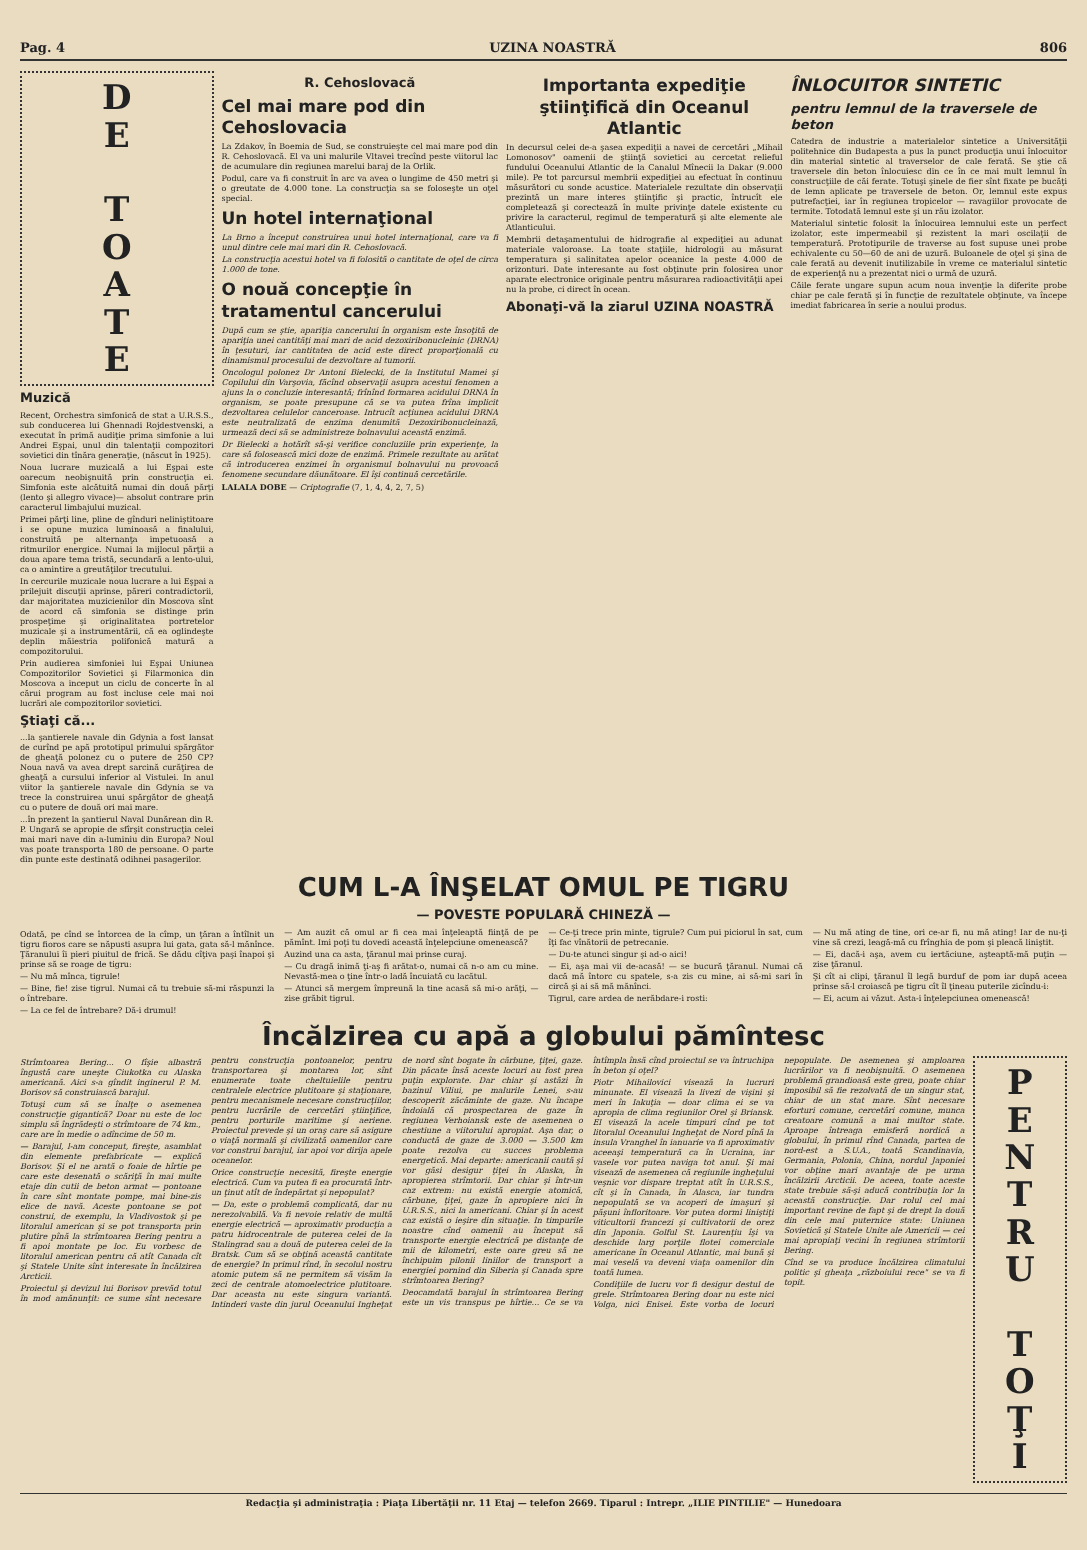Pag. 4 UZINA NOASTRĂ 806
D
E
T
O
A
T
E
Muzică
Recent, Orchestra simfonică de stat a U.R.S.S., sub conducerea lui Ghennadi Rojdestvenski, a executat în primă audiţie prima simfonie a lui Andrei Eşpai, unul din talentaţii compozitori sovietici din tînăra generaţie, (născut în 1925).
Noua lucrare muzicală a lui Eşpai este oarecum neobişnuită prin construcţia ei. Simfonia este alcătuită numai din două părţi (lento şi allegro vivace)— absolut contrare prin caracterul limbajului muzical.
Primei părţi line, pline de gînduri neliniştitoare i se opune muzica luminoasă a finalului, construită pe alternanţa impetuoasă a ritmurilor energice. Numai la mijlocul părţii a doua apare tema tristă, secundară a lento-ului, ca o amintire a greutăţilor trecutului.
In cercurile muzicale noua lucrare a lui Eşpai a prilejuit discuţii aprinse, păreri contradictorii, dar majoritatea muzicienilor din Moscova sînt de acord că simfonia se distinge prin prospeţime şi originalitatea portretelor muzicale şi a instrumentării, că ea oglindeşte deplin măiestria polifonică matură a compozitorului.
Prin audierea simfoniei lui Eşpai Uniunea Compozitorilor Sovietici şi Filarmonica din Moscova a inceput un ciclu de concerte în al cărui program au fost incluse cele mai noi lucrări ale compozitorilor sovietici.
Ştiaţi că...
...la şantierele navale din Gdynia a fost lansat de curînd pe apă prototipul primului spărgător de gheaţă polonez cu o putere de 250 CP? Noua navă va avea drept sarcină curăţirea de gheaţă a cursului inferior al Vistulei. In anul viitor la şantierele navale din Gdynia se va trece la construirea unui spărgător de gheaţă cu o putere de două ori mai mare.
...în prezent la şantierul Naval Dunărean din R. P. Ungară se apropie de sfîrşit construcţia celei mai mari nave din a-luminiu din Europa? Noul vas poate transporta 180 de persoane. O parte din punte este destinată odihnei pasagerilor.
R. Cehoslovacă
Cel mai mare pod din Cehoslovacia
La Zdakov, în Boemia de Sud, se construieşte cel mai mare pod din R. Cehoslovacă. El va uni malurile Vltavei trecînd peste viitorul lac de acumulare din regiunea marelui baraj de la Orlik.
Podul, care va fi construit în arc va avea o lungime de 450 metri şi o greutate de 4.000 tone. La construcţia sa se foloseşte un oţel special.
Un hotel internaţional
La Brno a început construirea unui hotel internaţional, care va fi unul dintre cele mai mari din R. Cehoslovacă.
La construcţia acestui hotel va fi folosită o cantitate de oţel de circa 1.000 de tone.
O nouă concepţie în tratamentul cancerului
După cum se ştie, apariţia cancerului în organism este însoţită de apariţia unei cantităţi mai mari de acid dezoxiribonucleinic (DRNA) în ţesuturi, iar cantitatea de acid este direct proporţională cu dinamismul procesului de dezvoltare al tumorii.
Oncologul polonez Dr Antoni Bielecki, de la Institutul Mamei şi Copilului din Varşovia, făcînd observaţii asupra acestui fenomen a ajuns la o concluzie interesantă; frînînd formarea acidului DRNA în organism, se poate presupune că se va putea frîna implicit dezvoltarea celulelor canceroase. Intrucît acţiunea acidului DRNA este neutralizată de enzima denumită Dezoxiribonucleinază, urmează deci să se administreze bolnavului această enzimă.
Dr Bielecki a hotărît să-şi verifice concluziile prin experienţe, la care să folosească mici doze de enzimă. Primele rezultate au arătat că introducerea enzimei în organismul bolnavului nu provoacă fenomene secundare dăunătoare. El îşi continuă cercetările.
LALALA DOBE — Criptografie (7, 1, 4, 4, 2, 7, 5)
Importanta expediţie ştiinţifică din Oceanul Atlantic
In decursul celei de-a şasea expediţii a navei de cercetări „Mihail Lomonosov" oamenii de ştiinţă sovietici au cercetat relieful fundului Oceanului Atlantic de la Canalul Mînecii la Dakar (9.000 mile). Pe tot parcursul membrii expediţiei au efectuat în continuu măsurători cu sonde acustice. Materialele rezultate din observaţii prezintă un mare interes ştiinţific şi practic, întrucît ele completează şi corectează în multe privinţe datele existente cu privire la caracterul, regimul de temperatură şi alte elemente ale Atlanticului.
Membrii detaşamentului de hidrografie al expediţiei au adunat materiale valoroase. La toate staţiile, hidrologii au măsurat temperatura şi salinitatea apelor oceanice la peste 4.000 de orizonturi. Date interesante au fost obţinute prin folosirea unor aparate electronice originale pentru măsurarea radioactivităţii apei nu la probe, ci direct în ocean.
Abonaţi-vă la ziarul UZINA NOASTRĂ
ÎNLOCUITOR SINTETIC
pentru lemnul de la traversele de beton
Catedra de industrie a materialelor sintetice a Universităţii politehnice din Budapesta a pus la punct producţia unui înlocuitor din material sintetic al traverselor de cale ferată. Se ştie că traversele din beton înlocuiesc din ce în ce mai mult lemnul în construcţiile de căi ferate. Totuşi şinele de fier sînt fixate pe bucăţi de lemn aplicate pe traversele de beton. Or, lemnul este expus putrefacţiei, iar în regiunea tropicelor — ravagiilor provocate de termite. Totodată lemnul este şi un rău izolator.
Materialul sintetic folosit la înlocuirea lemnului este un perfect izolator, este impermeabil şi rezistent la mari oscilaţii de temperatură. Prototipurile de traverse au fost supuse unei probe echivalente cu 50—60 de ani de uzură. Buloanele de oţel şi şina de cale ferată au devenit inutilizabile în vreme ce materialul sintetic de experienţă nu a prezentat nici o urmă de uzură.
Căile ferate ungare supun acum noua invenţie la diferite probe chiar pe cale ferată şi în funcţie de rezultatele obţinute, va începe imediat fabricarea în serie a noului produs.
CUM L-A ÎNŞELAT OMUL PE TIGRU
— POVESTE POPULARĂ CHINEZĂ —
Odată, pe cînd se întorcea de la cîmp, un ţăran a întîlnit un tigru fioros care se năpusti asupra lui gata, gata să-l mănînce. Ţăranului îi pieri piuitul de frică. Se dădu cîţiva paşi înapoi şi prinse să se roage de tigru:
— Nu mă mînca, tigrule!
— Bine, fie! zise tigrul. Numai că tu trebuie să-mi răspunzi la o întrebare.
— La ce fel de întrebare? Dă-i drumul!
— Am auzit că omul ar fi cea mai înţeleaptă fiinţă de pe pămînt. Imi poţi tu dovedi această înţelepciune omenească?
Auzind una ca asta, ţăranul mai prinse curaj.
— Cu dragă inimă ţi-aş fi arătat-o, numai că n-o am cu mine. Nevastă-mea o ţine într-o ladă încuiată cu lacătul.
— Atunci să mergem împreună la tine acasă să mi-o arăţi, — zise grăbit tigrul.
— Ce-ţi trece prin minte, tigrule? Cum pui piciorul în sat, cum îţi fac vînătorii de petrecanie.
— Du-te atunci singur şi ad-o aici!
— Ei, aşa mai vii de-acasă! — se bucură ţăranul. Numai că dacă mă întorc cu spatele, s-a zis cu mine, ai să-mi sari în circă şi ai să mă mănînci.
Tigrul, care ardea de nerăbdare-i rosti:
— Nu mă ating de tine, ori ce-ar fi, nu mă ating! Iar de nu-ţi vine să crezi, leagă-mă cu frînghia de pom şi pleacă liniştit.
— Ei, dacă-i aşa, avem cu iertăciune, aşteaptă-mă puţin — zise ţăranul.
Şi cît ai clipi, ţăranul îl legă burduf de pom iar după aceea prinse să-l croiască pe tigru cît îl ţineau puterile zicîndu-i:
— Ei, acum ai văzut. Asta-i înţelepciunea omenească!
Încălzirea cu apă a globului pămîntesc
Strîmtoarea Bering... O fîşie albastră îngustă care uneşte Ciukotka cu Alaska americană. Aici s-a gîndit inginerul P. M. Borisov să construiască barajul.
Totuşi cum să se înalţe o asemenea construcţie gigantică? Doar nu este de loc simplu să îngrădeşti o strîmtoare de 74 km., care are în medie o adîncime de 50 m.
— Barajul, l-am conceput, fireşte, asamblat din elemente prefabricate — explică Borisov. Şi el ne arată o foaie de hîrtie pe care este desenată o scăriţă în mai multe etaje din cutii de beton armat — pontoane în care sînt montate pompe, mai bine-zis elice de navă. Aceste pontoane se pot construi, de exemplu, la Vladivostok şi pe litoralul american şi se pot transporta prin plutire pînă la strîmtoarea Bering pentru a fi apoi montate pe loc. Eu vorbesc de litoralul american pentru că atît Canada cît şi Statele Unite sînt interesate în încălzirea Arcticii.
Proiectul şi devizul lui Borisov prevăd totul în mod amănunţit: ce sume sînt necesare pentru construcţia pontoanelor, pentru transportarea şi montarea lor, sînt enumerate toate cheltuielile pentru centralele electrice plutitoare şi staţionare, pentru mecanismele necesare construcţiilor, pentru lucrările de cercetări ştiinţifice, pentru porturile maritime şi aeriene. Proiectul prevede şi un oraş care să asigure o viaţă normală şi civilizată oamenilor care vor construi barajul, iar apoi vor dirija apele oceanelor.
Orice construcţie necesită, fireşte energie electrică. Cum va putea fi ea procurată într-un ţinut atît de îndepărtat şi nepopulat?
— Da, este o problemă complicată, dar nu nerezolvabilă. Va fi nevoie relativ de multă energie electrică — aproximativ producţia a patru hidrocentrale de puterea celei de la Stalingrad sau a două de puterea celei de la Bratsk. Cum să se obţină această cantitate de energie? In primul rînd, în secolul nostru atomic putem să ne permitem să visăm la zeci de centrale atomoelectrice plutitoare. Dar aceasta nu este singura variantă. Intinderi vaste din jurul Oceanului Ingheţat de nord sînt bogate în cărbune, ţiţei, gaze. Din păcate însă aceste locuri au fost prea puţin explorate. Dar chiar şi astăzi în bazinul Viliui, pe malurile Lenei, s-au descoperit zăcăminte de gaze. Nu încape îndoială că prospectarea de gaze în regiunea Verhoiansk este de asemenea o chestiune a viitorului apropiat. Aşa dar, o conductă de gaze de 3.000 — 3.500 km poate rezolva cu succes problema energetică. Mai departe: americanii caută şi vor găsi desigur ţiţei în Alaska, în apropierea strîmtorii. Dar chiar şi într-un caz extrem: nu există energie atomică, cărbune, ţiţei, gaze în apropiere nici în U.R.S.S., nici la americani. Chiar şi în acest caz există o ieşire din situaţie. In timpurile noastre cînd oamenii au început să transporte energie electrică pe distanţe de mii de kilometri, este oare greu să ne închipuim pilonii liniilor de transport a energiei pornind din Siberia şi Canada spre strîmtoarea Bering?
Deocamdată barajul în strîmtoarea Bering este un vis transpus pe hîrtie... Ce se va întîmpla însă cînd proiectul se va întruchipa în beton şi oţel?
Piotr Mihailovici visează la lucruri minunate. El visează la livezi de vişini şi meri în Iakuţia — doar clima ei se va apropia de clima regiunilor Orel şi Briansk. El visează la acele timpuri cînd pe tot litoralul Oceanului Ingheţat de Nord pînă la insula Vranghel în ianuarie va fi aproximativ aceeaşi temperatură ca în Ucraina, iar vasele vor putea naviga tot anul. Şi mai visează de asemenea că regiunile ingheţului veşnic vor dispare treptat atît în U.R.S.S., cît şi în Canada, în Alasca, iar tundra nepopulată se va acoperi de imaşuri şi păşuni înfloritoare. Vor putea dormi liniştiţi viticultorii francezi şi cultivatorii de orez din Japonia. Golful St. Laurenţiu îşi va deschide larg porţile flotei comerciale americane în Oceanul Atlantic, mai bună şi mai veselă va deveni viaţa oamenilor din toată lumea.
Condiţiile de lucru vor fi desigur destul de grele. Strîmtoarea Bering doar nu este nici Volga, nici Enisei. Este vorba de locuri nepopulate. De asemenea şi amploarea lucrărilor va fi neobişnuită. O asemenea problemă grandioasă este greu, poate chiar imposibil să fie rezolvată de un singur stat, chiar de un stat mare. Sînt necesare eforturi comune, cercetări comune, munca creatoare comună a mai multor state. Aproape întreaga emisferă nordică a globului, în primul rînd Canada, partea de nord-est a S.U.A., toată Scandinavia, Germania, Polonia, China, nordul Japoniei vor obţine mari avantaje de pe urma încălzirii Arcticii. De aceea, toate aceste state trebuie să-şi aducă contribuţia lor la această construcţie. Dar rolul cel mai important revine de fapt şi de drept la două din cele mai puternice state: Uniunea Sovietică şi Statele Unite ale Americii — cei mai apropiaţi vecini în regiunea strîmtorii Bering.
Cînd se va produce încălzirea climatului politic şi gheaţa „războiului rece" se va fi topit.
P
E
N
T
R
U
T
O
Ţ
I
Redacţia şi administraţia : Piaţa Libertăţii nr. 11 Etaj — telefon 2669. Tiparul : Intrepr. „ILIE PINTILIE" — Hunedoara